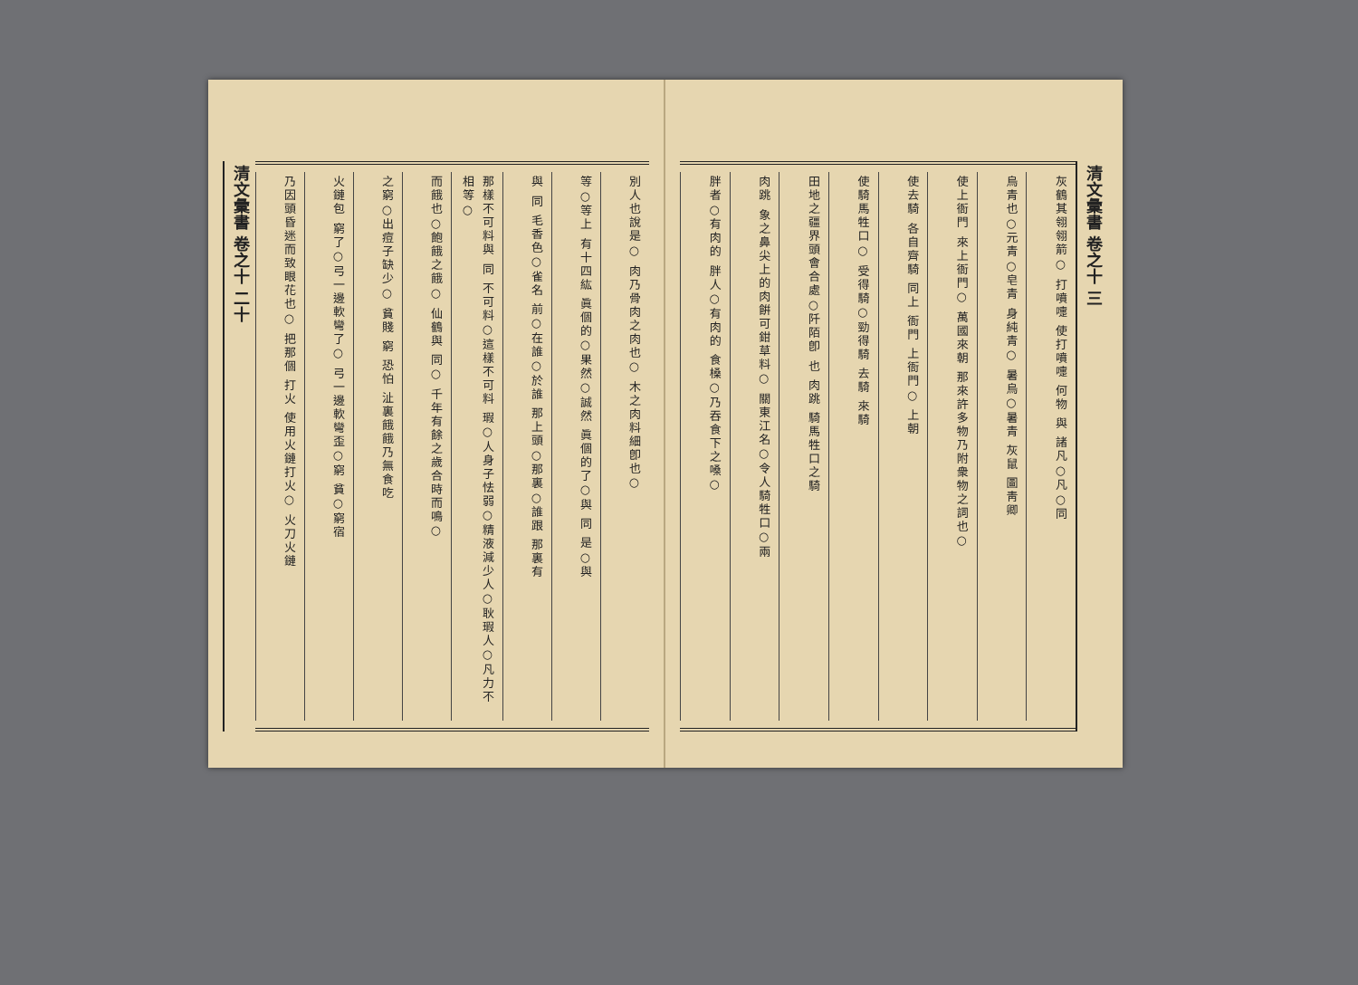清文彙書 卷之十 三
灰鶴其翎翎箭○ 打噴嚏 使打噴嚏 何物 與 諸凡○凡○同
烏青也○元青○皂青 身純青○ 暑烏○暑青 灰鼠 圖靑卿
使上衙門 來上衙門○ 萬國來朝 那來許多物乃附衆物之詞也○
使去騎 各自齊騎 同上 衙門 上衙門○ 上朝
使騎馬牲口○ 受得騎○勁得騎 去騎 來騎
田地之疆界頭會合處○阡陌卽 也 肉跳 騎馬牲口之騎
肉跳 象之鼻尖上的肉餠可鉗草料○ 關東江名○令人騎牲口○兩
胖者○有肉的 胖人○有肉的 食槡○乃吞食下之嗓○
別人也說是○ 肉乃骨肉之肉也○ 木之肉料細卽也○
等○等上 有十四紘 眞個的○果然○誠然 眞個的了○與 同 是○與
與 同 毛香色○雀名 前○在誰○於誰 那上頭○那裏○誰跟 那裏有
那樣不可料與 同 不可料○這樣不可料 瑕○人身子怯弱○精液減少人○耿瑕人○凡力不相等○
而餓也○飽餓之餓○ 仙鶴與 同○ 千年有餘之歲合時而鳴○
之窮○出痘子缺少○ 貧賤 窮 恐怕 沚裏餓餓乃無食吃
火鏈包 窮了○弓一邊軟彎了○ 弓一邊軟彎歪○窮 貧○窮宿
乃因頭昏迷而致眼花也○ 把那個 打火 使用火鏈打火○ 火刀火鏈
清文彙書 卷之十 二十